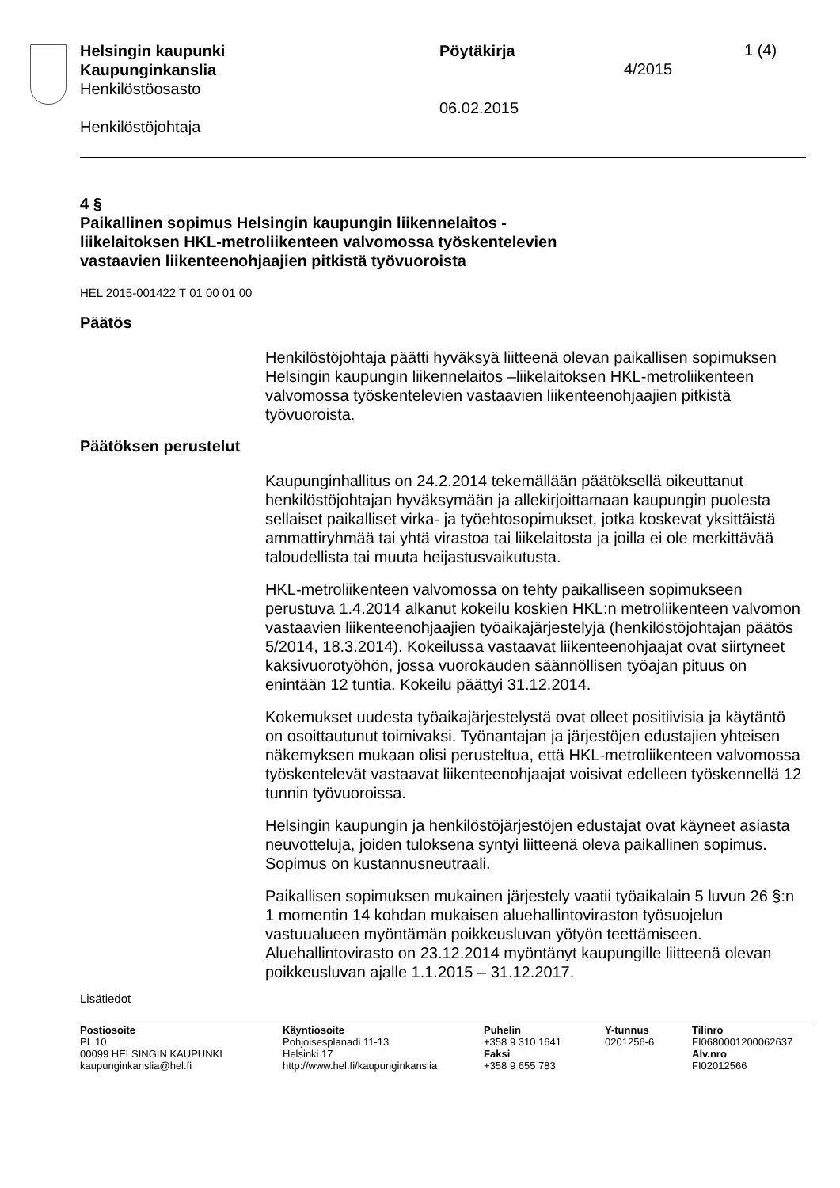Helsingin kaupunki
Kaupunginkanslia
Henkilöstöosasto
Henkilöstöjohtaja
Pöytäkirja
06.02.2015
1 (4)
4/2015
4 §
Paikallinen sopimus Helsingin kaupungin liikennelaitos -
liikelaitoksen HKL-metroliikenteen valvomossa työskentelevien
vastaavien liikenteenohjaajien pitkistä työvuoroista
HEL 2015-001422 T 01 00 01 00
Päätös
Henkilöstöjohtaja päätti hyväksyä liitteenä olevan paikallisen sopimuksen Helsingin kaupungin liikennelaitos –liikelaitoksen HKL-metroliikenteen valvomossa työskentelevien vastaavien liikenteenohjaajien pitkistä työvuoroista.
Päätöksen perustelut
Kaupunginhallitus on 24.2.2014 tekemällään päätöksellä oikeuttanut henkilöstöjohtajan hyväksymään ja allekirjoittamaan kaupungin puolesta sellaiset paikalliset virka- ja työehtosopimukset, jotka koskevat yksittäistä ammattiryhmää tai yhtä virastoa tai liikelaitosta ja joilla ei ole merkittävää taloudellista tai muuta heijastusvaikutusta.
HKL-metroliikenteen valvomossa on tehty paikalliseen sopimukseen perustuva 1.4.2014 alkanut kokeilu koskien HKL:n metroliikenteen valvomon vastaavien liikenteenohjaajien työaikajärjestelyjä (henkilöstöjohtajan päätös 5/2014, 18.3.2014). Kokeilussa vastaavat liikenteenohjaajat ovat siirtyneet kaksivuorotyöhön, jossa vuorokauden säännöllisen työajan pituus on enintään 12 tuntia. Kokeilu päättyi 31.12.2014.
Kokemukset uudesta työaikajärjestelystä ovat olleet positiivisia ja käytäntö on osoittautunut toimivaksi. Työnantajan ja järjestöjen edustajien yhteisen näkemyksen mukaan olisi perusteltua, että HKL-metroliikenteen valvomossa työskentelevät vastaavat liikenteenohjaajat voisivat edelleen työskennellä 12 tunnin työvuoroissa.
Helsingin kaupungin ja henkilöstöjärjestöjen edustajat ovat käyneet asiasta neuvotteluja, joiden tuloksena syntyi liitteenä oleva paikallinen sopimus. Sopimus on kustannusneutraali.
Paikallisen sopimuksen mukainen järjestely vaatii työaikalain 5 luvun 26 §:n 1 momentin 14 kohdan mukaisen aluehallintoviraston työsuojelun vastuualueen myöntämän poikkeusluvan yötyön teettämiseen. Aluehallintovirasto on 23.12.2014 myöntänyt kaupungille liitteenä olevan poikkeusluvan ajalle 1.1.2015 – 31.12.2017.
Lisätiedot
Postiosoite
PL 10
00099 HELSINGIN KAUPUNKI
kaupunginkanslia@hel.fi
Käyntiosoite
Pohjoisesplanadi 11-13
Helsinki 17
http://www.hel.fi/kaupunginkanslia
Puhelin
+358 9 310 1641
Faksi
+358 9 655 783
Y-tunnus
0201256-6
Tilinro
FI0680001200062637
Alv.nro
FI02012566